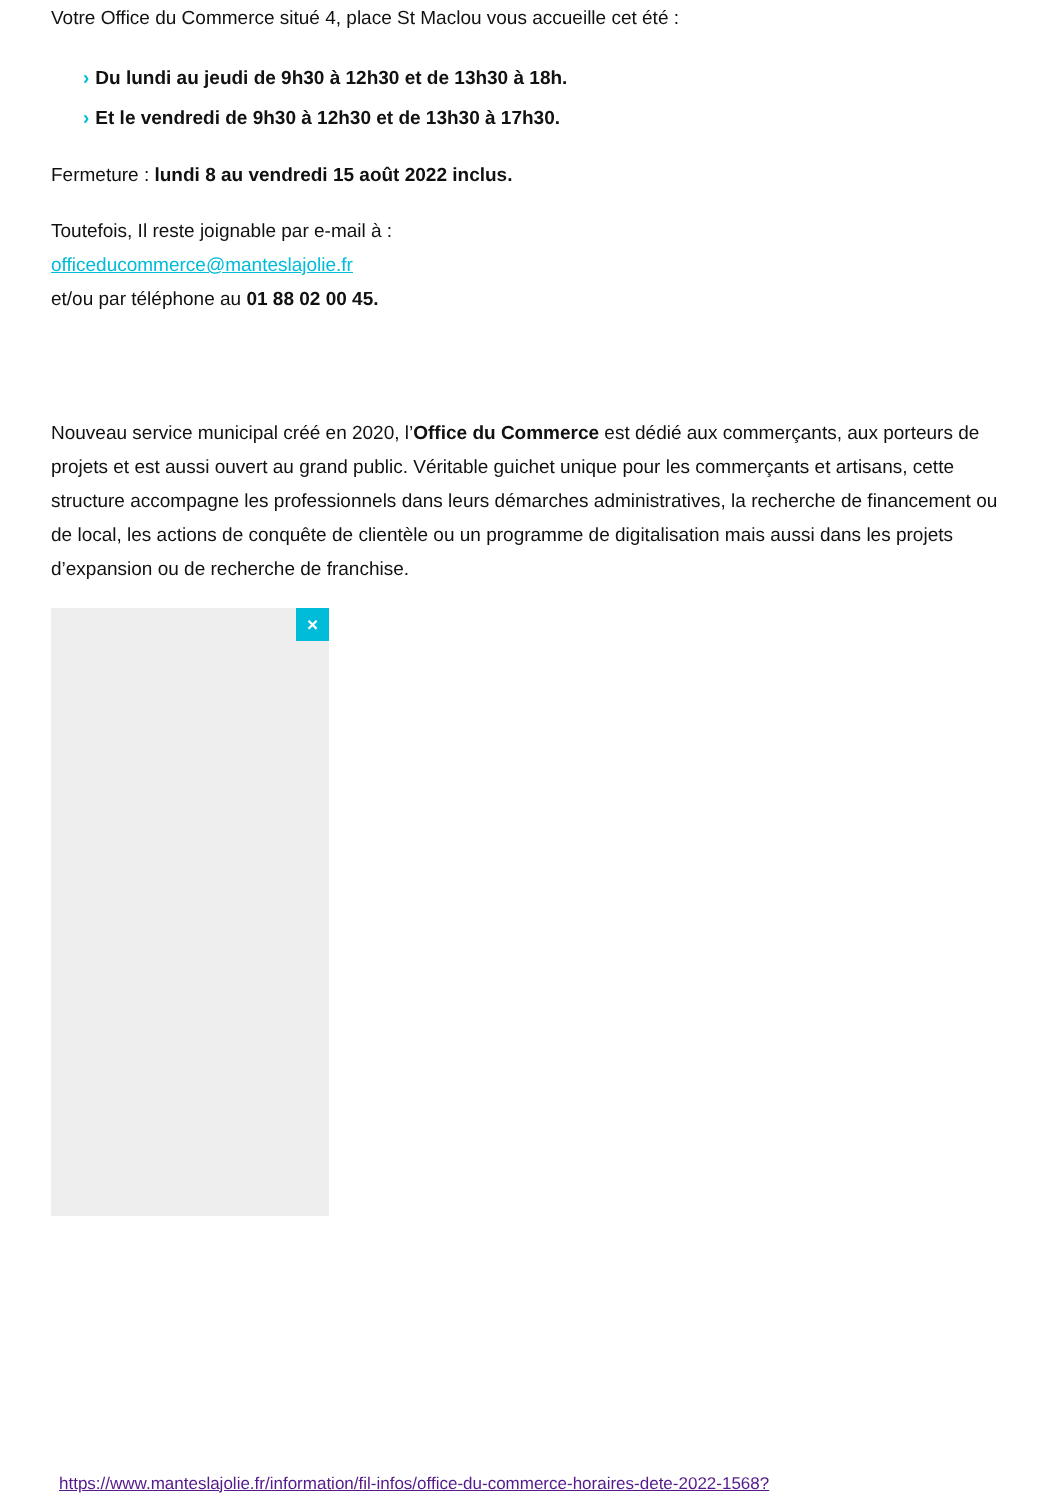Votre Office du Commerce situé 4, place St Maclou vous accueille cet été :
› Du lundi au jeudi de 9h30 à 12h30 et de 13h30 à 18h.
› Et le vendredi de 9h30 à 12h30 et de 13h30 à 17h30.
Fermeture : lundi 8 au vendredi 15 août 2022 inclus.
Toutefois, Il reste joignable par e-mail à :
officeducommerce@manteslajolie.fr
et/ou par téléphone au 01 88 02 00 45.
Nouveau service municipal créé en 2020, l’Office du Commerce est dédié aux commerçants, aux porteurs de projets et est aussi ouvert au grand public. Véritable guichet unique pour les commerçants et artisans, cette structure accompagne les professionnels dans leurs démarches administratives, la recherche de financement ou de local, les actions de conquête de clientèle ou un programme de digitalisation mais aussi dans les projets d’expansion ou de recherche de franchise.
×
https://www.manteslajolie.fr/information/fil-infos/office-du-commerce-horaires-dete-2022-1568?